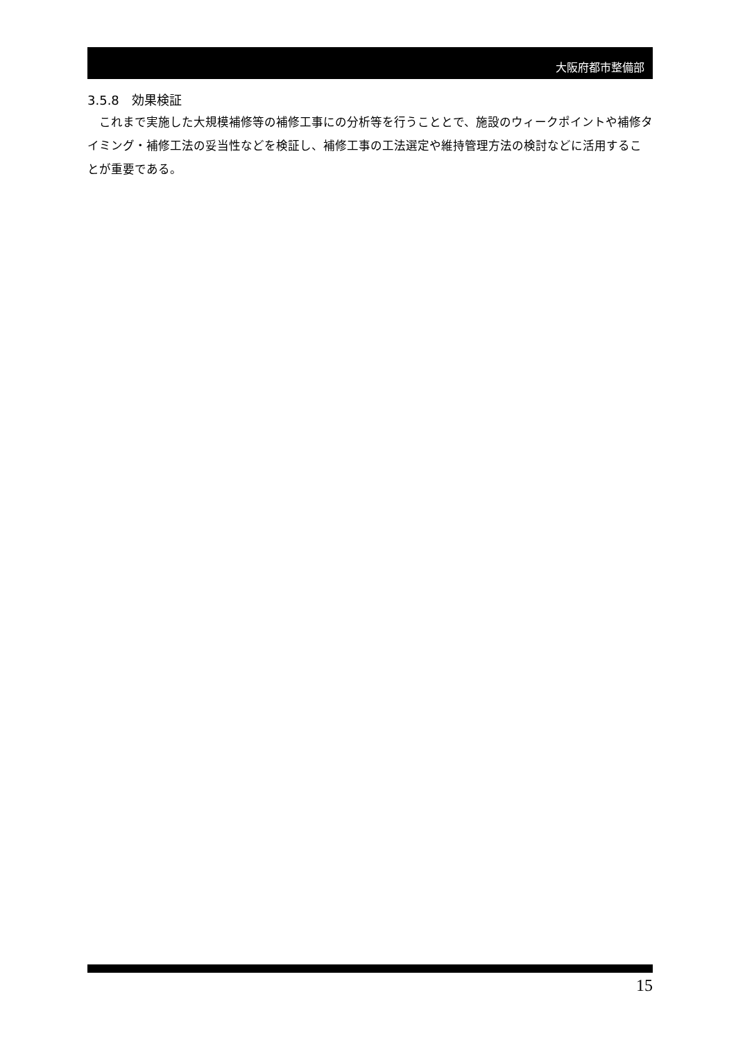大阪府都市整備部
3.5.8　効果検証
これまで実施した大規模補修等の補修工事にの分析等を行うこととで、施設のウィークポイントや補修タイミング・補修工法の妥当性などを検証し、補修工事の工法選定や維持管理方法の検討などに活用することが重要である。
15